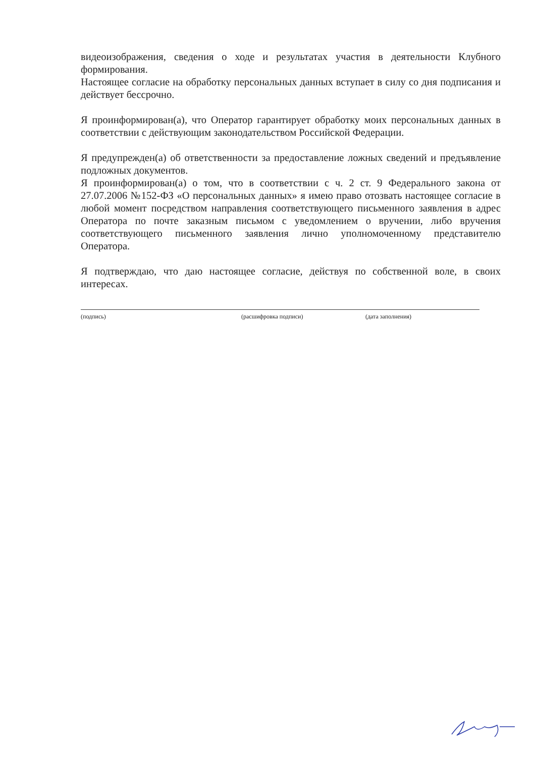видеоизображения, сведения о ходе и результатах участия в деятельности Клубного формирования.
Настоящее согласие на обработку персональных данных вступает в силу со дня подписания и действует бессрочно.
Я проинформирован(а), что Оператор гарантирует обработку моих персональных данных в соответствии с действующим законодательством Российской Федерации.
Я предупрежден(а) об ответственности за предоставление ложных сведений и предъявление подложных документов.
Я проинформирован(а) о том, что в соответствии с ч. 2 ст. 9 Федерального закона от 27.07.2006 №152-ФЗ «О персональных данных» я имею право отозвать настоящее согласие в любой момент посредством направления соответствующего письменного заявления в адрес Оператора по почте заказным письмом с уведомлением о вручении, либо вручения соответствующего письменного заявления лично уполномоченному представителю Оператора.
Я подтверждаю, что даю настоящее согласие, действуя по собственной воле, в своих интересах.
(подпись) (расшифровка подписи) (дата заполнения)